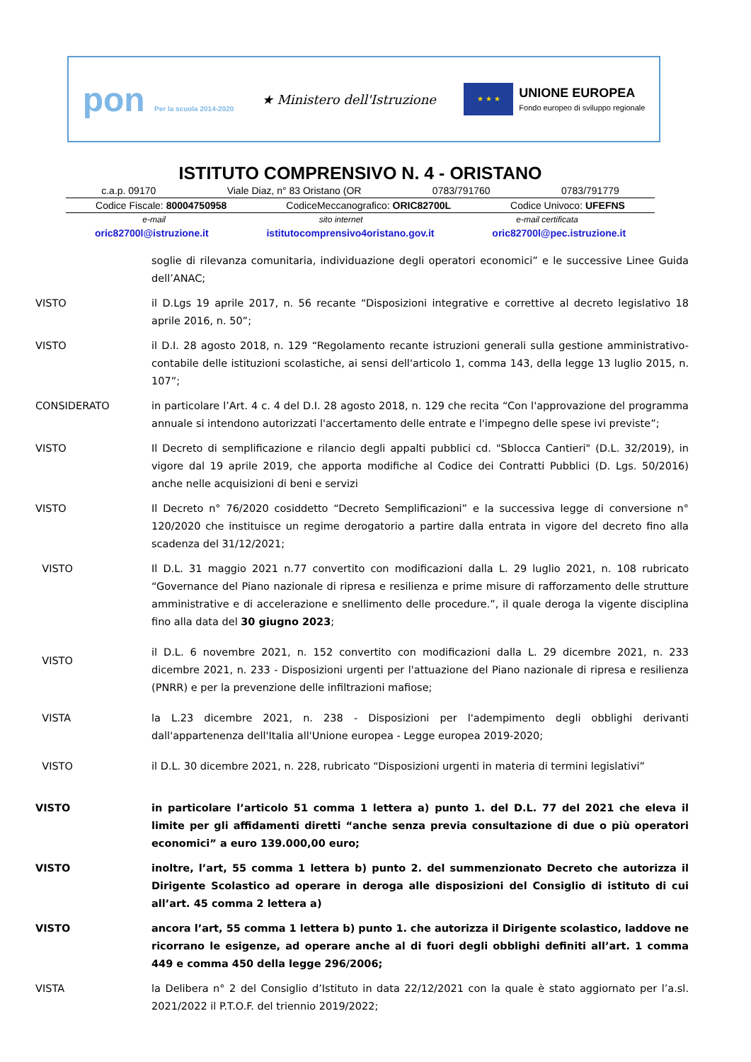pon Per la scuola 2014-2020
★ Ministero dell'Istruzione
★ ★ ★
UNIONE EUROPEA
Fondo europeo di sviluppo regionale
ISTITUTO COMPRENSIVO N. 4 - ORISTANO
c.a.p. 09170 Viale Diaz, n° 83 Oristano (OR 0783/791760 0783/791779
Codice Fiscale: 80004750958 CodiceMeccanografico: ORIC82700L Codice Univoco: UFEFNS
e-mail sito internet e-mail certificata
oric82700l@istruzione.it istitutocomprensivo4oristano.gov.it oric82700l@pec.istruzione.it
soglie di rilevanza comunitaria, individuazione degli operatori economici” e le successive Linee Guida dell’ANAC;
VISTO il D.Lgs 19 aprile 2017, n. 56 recante “Disposizioni integrative e correttive al decreto legislativo 18 aprile 2016, n. 50”;
VISTO il D.I. 28 agosto 2018, n. 129 “Regolamento recante istruzioni generali sulla gestione amministrativo-contabile delle istituzioni scolastiche, ai sensi dell'articolo 1, comma 143, della legge 13 luglio 2015, n. 107”;
CONSIDERATO in particolare l’Art. 4 c. 4 del D.I. 28 agosto 2018, n. 129 che recita “Con l'approvazione del programma annuale si intendono autorizzati l'accertamento delle entrate e l'impegno delle spese ivi previste”;
VISTO Il Decreto di semplificazione e rilancio degli appalti pubblici cd. "Sblocca Cantieri" (D.L. 32/2019), in vigore dal 19 aprile 2019, che apporta modifiche al Codice dei Contratti Pubblici (D. Lgs. 50/2016) anche nelle acquisizioni di beni e servizi
VISTO Il Decreto n° 76/2020 cosiddetto “Decreto Semplificazioni” e la successiva legge di conversione n° 120/2020 che instituisce un regime derogatorio a partire dalla entrata in vigore del decreto fino alla scadenza del 31/12/2021;
VISTO Il D.L. 31 maggio 2021 n.77 convertito con modificazioni dalla L. 29 luglio 2021, n. 108 rubricato “Governance del Piano nazionale di ripresa e resilienza e prime misure di rafforzamento delle strutture amministrative e di accelerazione e snellimento delle procedure.”, il quale deroga la vigente disciplina fino alla data del 30 giugno 2023;
VISTO
il D.L. 6 novembre 2021, n. 152 convertito con modificazioni dalla L. 29 dicembre 2021, n. 233 dicembre 2021, n. 233 - Disposizioni urgenti per l'attuazione del Piano nazionale di ripresa e resilienza (PNRR) e per la prevenzione delle infiltrazioni mafiose;
VISTA la L.23 dicembre 2021, n. 238 - Disposizioni per l'adempimento degli obblighi derivanti dall'appartenenza dell'Italia all'Unione europea - Legge europea 2019-2020;
VISTO il D.L. 30 dicembre 2021, n. 228, rubricato “Disposizioni urgenti in materia di termini legislativi”
VISTO in particolare l’articolo 51 comma 1 lettera a) punto 1. del D.L. 77 del 2021 che eleva il limite per gli affidamenti diretti “anche senza previa consultazione di due o più operatori economici” a euro 139.000,00 euro;
VISTO inoltre, l’art, 55 comma 1 lettera b) punto 2. del summenzionato Decreto che autorizza il Dirigente Scolastico ad operare in deroga alle disposizioni del Consiglio di istituto di cui all’art. 45 comma 2 lettera a)
VISTO ancora l’art, 55 comma 1 lettera b) punto 1. che autorizza il Dirigente scolastico, laddove ne ricorrano le esigenze, ad operare anche al di fuori degli obblighi definiti all’art. 1 comma 449 e comma 450 della legge 296/2006;
VISTA la Delibera n° 2 del Consiglio d’Istituto in data 22/12/2021 con la quale è stato aggiornato per l’a.sl. 2021/2022 il P.T.O.F. del triennio 2019/2022;